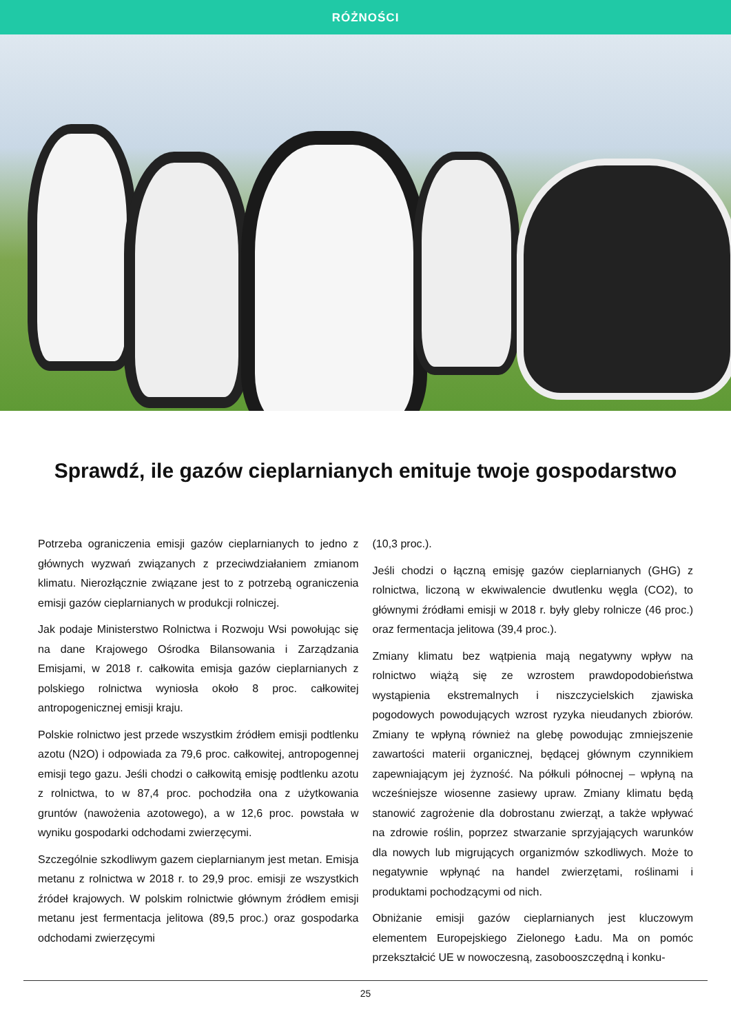RÓŻNOŚCI
Sprawdź, ile gazów cieplarnianych emituje twoje gospodarstwo
Potrzeba ograniczenia emisji gazów cieplarnianych to jedno z głównych wyzwań związanych z przeciwdziałaniem zmianom klimatu. Nierozłącznie związane jest to z potrzebą ograniczenia emisji gazów cieplarnianych w produkcji rolniczej.
Jak podaje Ministerstwo Rolnictwa i Rozwoju Wsi powołując się na dane Krajowego Ośrodka Bilansowania i Zarządzania Emisjami, w 2018 r. całkowita emisja gazów cieplarnianych z polskiego rolnictwa wyniosła około 8 proc. całkowitej antropogenicznej emisji kraju.
Polskie rolnictwo jest przede wszystkim źródłem emisji podtlenku azotu (N2O) i odpowiada za 79,6 proc. całkowitej, antropogennej emisji tego gazu. Jeśli chodzi o całkowitą emisję podtlenku azotu z rolnictwa, to w 87,4 proc. pochodziła ona z użytkowania gruntów (nawożenia azotowego), a w 12,6 proc. powstała w wyniku gospodarki odchodami zwierzęcymi.
Szczególnie szkodliwym gazem cieplarnianym jest metan. Emisja metanu z rolnictwa w 2018 r. to 29,9 proc. emisji ze wszystkich źródeł krajowych. W polskim rolnictwie głównym źródłem emisji metanu jest fermentacja jelitowa (89,5 proc.) oraz gospodarka odchodami zwierzęcymi
(10,3 proc.).
Jeśli chodzi o łączną emisję gazów cieplarnianych (GHG) z rolnictwa, liczoną w ekwiwalencie dwutlenku węgla (CO2), to głównymi źródłami emisji w 2018 r. były gleby rolnicze (46 proc.) oraz fermentacja jelitowa (39,4 proc.).
Zmiany klimatu bez wątpienia mają negatywny wpływ na rolnictwo wiążą się ze wzrostem prawdopodobieństwa wystąpienia ekstremalnych i niszczycielskich zjawiska pogodowych powodujących wzrost ryzyka nieudanych zbiorów. Zmiany te wpłyną również na glebę powodując zmniejszenie zawartości materii organicznej, będącej głównym czynnikiem zapewniającym jej żyzność. Na półkuli północnej – wpłyną na wcześniejsze wiosenne zasiewy upraw. Zmiany klimatu będą stanowić zagrożenie dla dobrostanu zwierząt, a także wpływać na zdrowie roślin, poprzez stwarzanie sprzyjających warunków dla nowych lub migrujących organizmów szkodliwych. Może to negatywnie wpłynąć na handel zwierzętami, roślinami i produktami pochodzącymi od nich.
Obniżanie emisji gazów cieplarnianych jest kluczowym elementem Europejskiego Zielonego Ładu. Ma on pomóc przekształcić UE w nowoczesną, zasobooszczędną i konku-
25